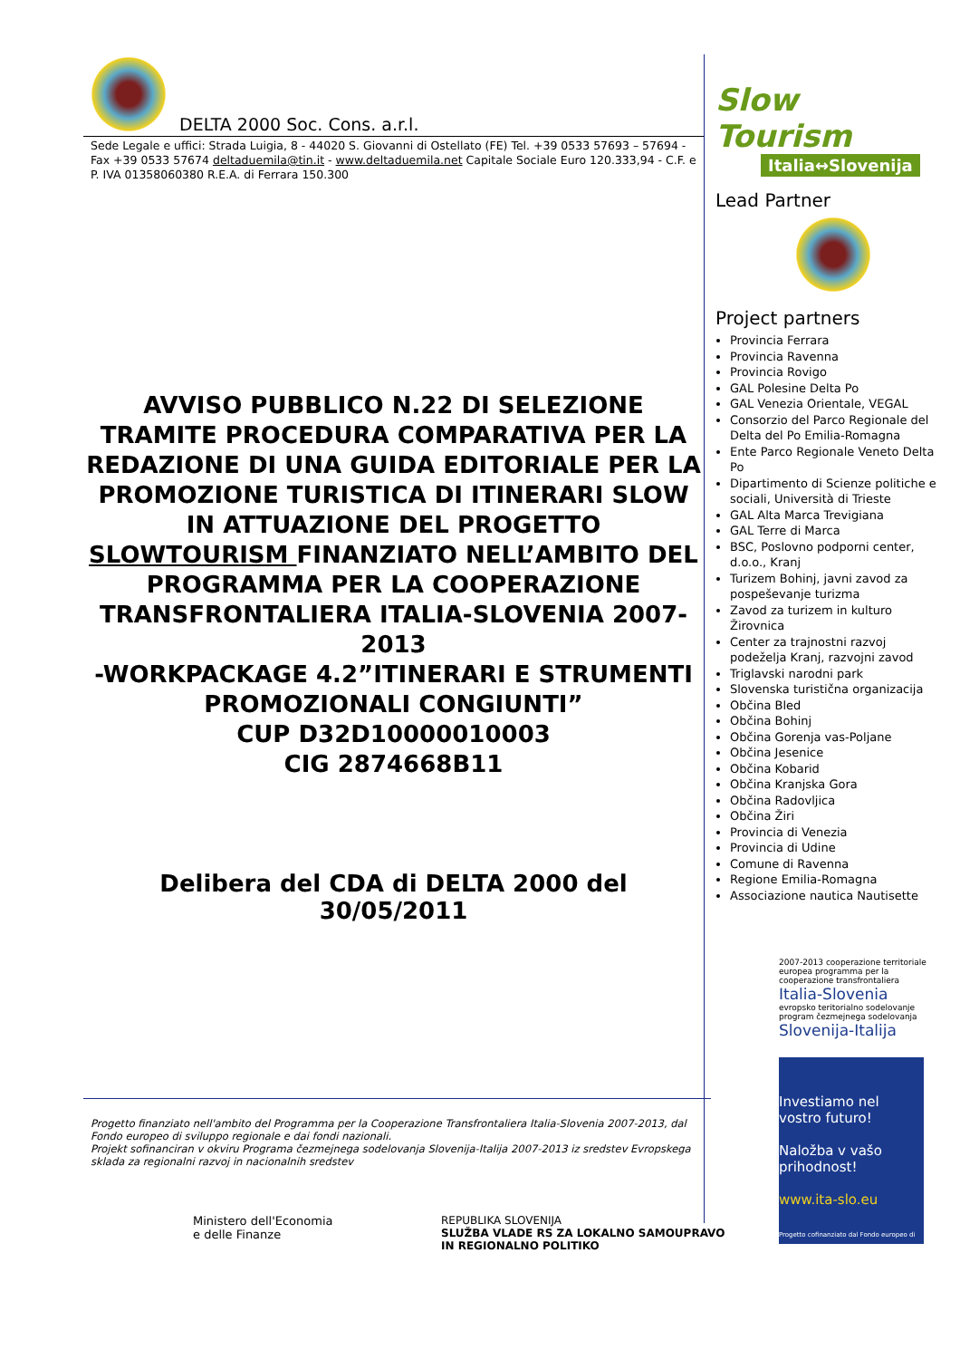DELTA 2000 Soc. Cons. a.r.l.
Sede Legale e uffici: Strada Luigia, 8 - 44020 S. Giovanni di Ostellato (FE) Tel. +39 0533 57693 – 57694 - Fax +39 0533 57674 deltaduemila@tin.it - www.deltaduemila.net Capitale Sociale Euro 120.333,94 - C.F. e P. IVA 01358060380 R.E.A. di Ferrara 150.300
AVVISO PUBBLICO N.22 DI SELEZIONE TRAMITE PROCEDURA COMPARATIVA PER LA REDAZIONE DI UNA GUIDA EDITORIALE PER LA PROMOZIONE TURISTICA DI ITINERARI SLOW IN ATTUAZIONE DEL PROGETTO SLOWTOURISM FINANZIATO NELL’AMBITO DEL PROGRAMMA PER LA COOPERAZIONE TRANSFRONTALIERA ITALIA-SLOVENIA 2007-2013
-WORKPACKAGE 4.2”ITINERARI E STRUMENTI PROMOZIONALI CONGIUNTI”
CUP D32D10000010003
CIG 2874668B11
Delibera del CDA di DELTA 2000 del 30/05/2011
Progetto finanziato nell'ambito del Programma per la Cooperazione Transfrontaliera Italia-Slovenia 2007-2013, dal Fondo europeo di sviluppo regionale e dai fondi nazionali.
Projekt sofinanciran v okviru Programa čezmejnega sodelovanja Slovenija-Italija 2007-2013 iz sredstev Evropskega sklada za regionalni razvoj in nacionalnih sredstev
Ministero dell'Economia
e delle Finanze
REPUBLIKA SLOVENIJA
SLUŽBA VLADE RS ZA LOKALNO SAMOUPRAVO
IN REGIONALNO POLITIKO
Slow Tourism
Italia↔Slovenija
Lead Partner
Project partners
Provincia Ferrara
Provincia Ravenna
Provincia Rovigo
GAL Polesine Delta Po
GAL Venezia Orientale, VEGAL
Consorzio del Parco Regionale del Delta del Po Emilia-Romagna
Ente Parco Regionale Veneto Delta Po
Dipartimento di Scienze politiche e sociali, Università di Trieste
GAL Alta Marca Trevigiana
GAL Terre di Marca
BSC, Poslovno podporni center, d.o.o., Kranj
Turizem Bohinj, javni zavod za pospeševanje turizma
Zavod za turizem in kulturo Žirovnica
Center za trajnostni razvoj podeželja Kranj, razvojni zavod
Triglavski narodni park
Slovenska turistična organizacija
Občina Bled
Občina Bohinj
Občina Gorenja vas-Poljane
Občina Jesenice
Občina Kobarid
Občina Kranjska Gora
Občina Radovljica
Občina Žiri
Provincia di Venezia
Provincia di Udine
Comune di Ravenna
Regione Emilia-Romagna
Associazione nautica Nautisette
2007-2013 cooperazione territoriale europea programma per la cooperazione transfrontaliera
Italia-Slovenia
evropsko teritorialno sodelovanje program čezmejnega sodelovanja
Slovenija-Italija
Investiamo nel vostro futuro!
Naložba v vašo prihodnost!
www.ita-slo.eu
Progetto cofinanziato dal Fondo europeo di